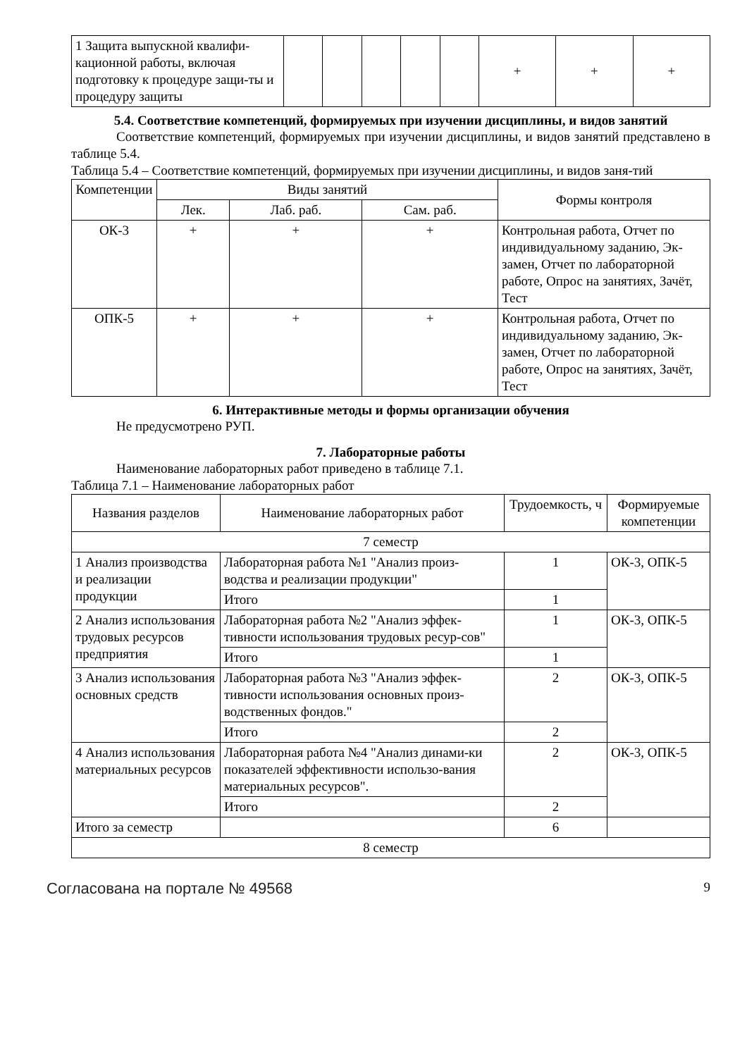| 1 Защита выпускной квалифи-кационной работы, включая подготовку к процедуре защи-ты и процедуру защиты | | | | | | + | + | + |
5.4. Соответствие компетенций, формируемых при изучении дисциплины, и видов занятий
Соответствие компетенций, формируемых при изучении дисциплины, и видов занятий представлено в таблице 5.4.
Таблица 5.4 – Соответствие компетенций, формируемых при изучении дисциплины, и видов заня-тий
| Компетенции | Виды занятий | | | Формы контроля |
| | Лек. | Лаб. раб. | Сам. раб. | |
| ОК-3 | + | + | + | Контрольная работа, Отчет по индивидуальному заданию, Эк-замен, Отчет по лабораторной работе, Опрос на занятиях, Зачёт, Тест |
| ОПК-5 | + | + | + | Контрольная работа, Отчет по индивидуальному заданию, Эк-замен, Отчет по лабораторной работе, Опрос на занятиях, Зачёт, Тест |
6. Интерактивные методы и формы организации обучения
Не предусмотрено РУП.
7. Лабораторные работы
Наименование лабораторных работ приведено в таблице 7.1.
Таблица 7.1 – Наименование лабораторных работ
| Названия разделов | Наименование лабораторных работ | Трудоемкость, ч | Формируемые компетенции |
| 7 семестр | | | |
| 1 Анализ производства и реализации продукции | Лабораторная работа №1 "Анализ произ-водства и реализации продукции" | 1 | ОК-3, ОПК-5 |
| | Итого | 1 | |
| 2 Анализ использования трудовых ресурсов предприятия | Лабораторная работа №2 "Анализ эффек-тивности использования трудовых ресур-сов" | 1 | ОК-3, ОПК-5 |
| | Итого | 1 | |
| 3 Анализ использования основных средств | Лабораторная работа №3 "Анализ эффек-тивности использования основных произ-водственных фондов." | 2 | ОК-3, ОПК-5 |
| | Итого | 2 | |
| 4 Анализ использования материальных ресурсов | Лабораторная работа №4 "Анализ динами-ки показателей эффективности использо-вания материальных ресурсов". | 2 | ОК-3, ОПК-5 |
| | Итого | 2 | |
| Итого за семестр | | 6 | |
| 8 семестр | | | |
Согласована на портале № 49568 9